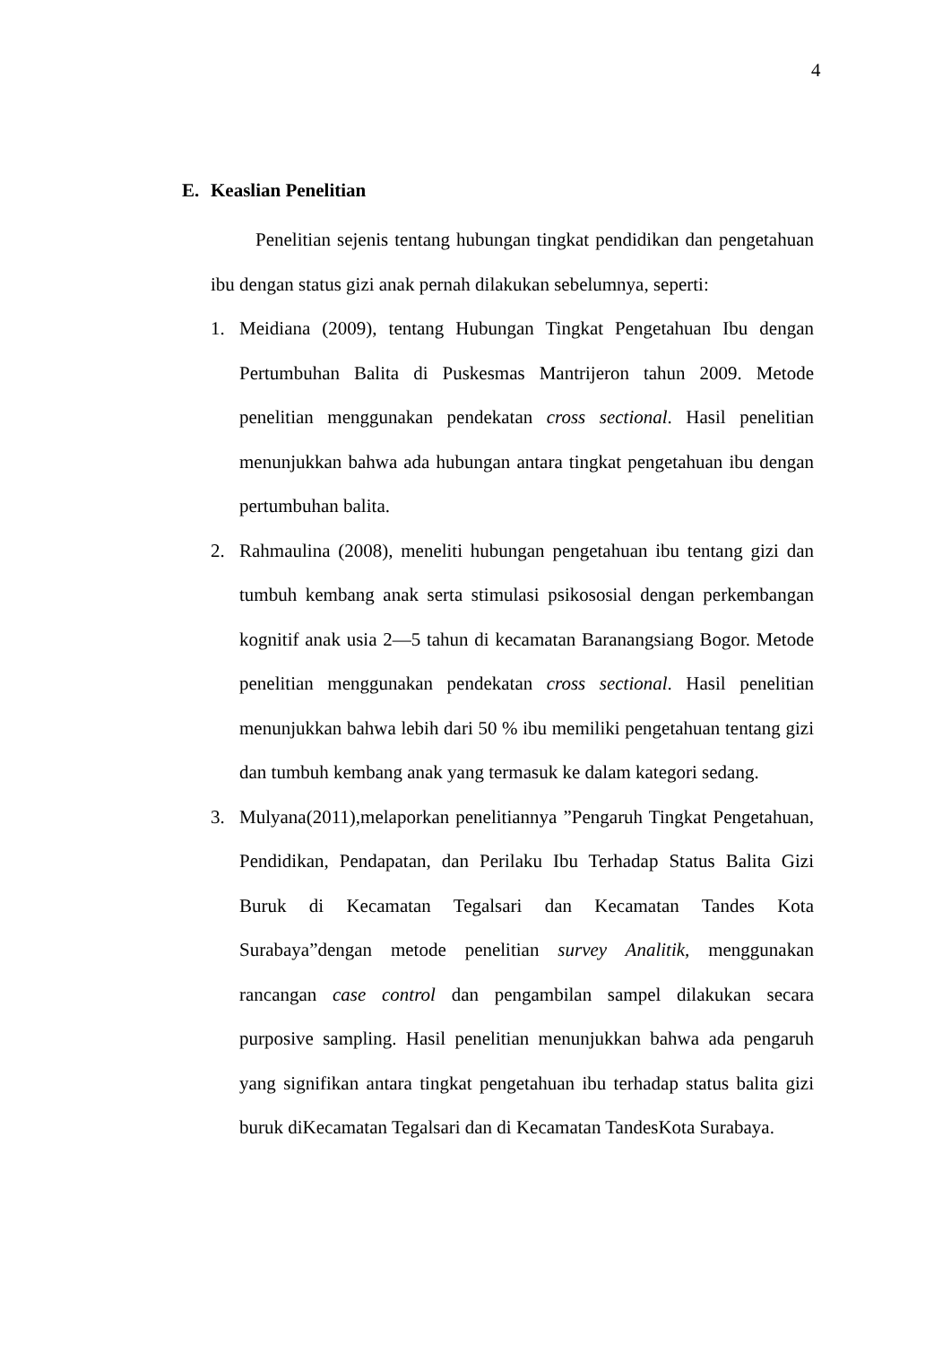4
E. Keaslian Penelitian
Penelitian sejenis tentang hubungan tingkat pendidikan dan pengetahuan ibu dengan status gizi anak pernah dilakukan sebelumnya, seperti:
1. Meidiana (2009), tentang Hubungan Tingkat Pengetahuan Ibu dengan Pertumbuhan Balita di Puskesmas Mantrijeron tahun 2009. Metode penelitian menggunakan pendekatan cross sectional. Hasil penelitian menunjukkan bahwa ada hubungan antara tingkat pengetahuan ibu dengan pertumbuhan balita.
2. Rahmaulina (2008), meneliti hubungan pengetahuan ibu tentang gizi dan tumbuh kembang anak serta stimulasi psikososial dengan perkembangan kognitif anak usia 2—5 tahun di kecamatan Baranangsiang Bogor. Metode penelitian menggunakan pendekatan cross sectional. Hasil penelitian menunjukkan bahwa lebih dari 50 % ibu memiliki pengetahuan tentang gizi dan tumbuh kembang anak yang termasuk ke dalam kategori sedang.
3. Mulyana(2011),melaporkan penelitiannya ”Pengaruh Tingkat Pengetahuan, Pendidikan, Pendapatan, dan Perilaku Ibu Terhadap Status Balita Gizi Buruk di Kecamatan Tegalsari dan Kecamatan Tandes Kota Surabaya”dengan metode penelitian survey Analitik, menggunakan rancangan case control dan pengambilan sampel dilakukan secara purposive sampling. Hasil penelitian menunjukkan bahwa ada pengaruh yang signifikan antara tingkat pengetahuan ibu terhadap status balita gizi buruk diKecamatan Tegalsari dan di Kecamatan TandesKota Surabaya.